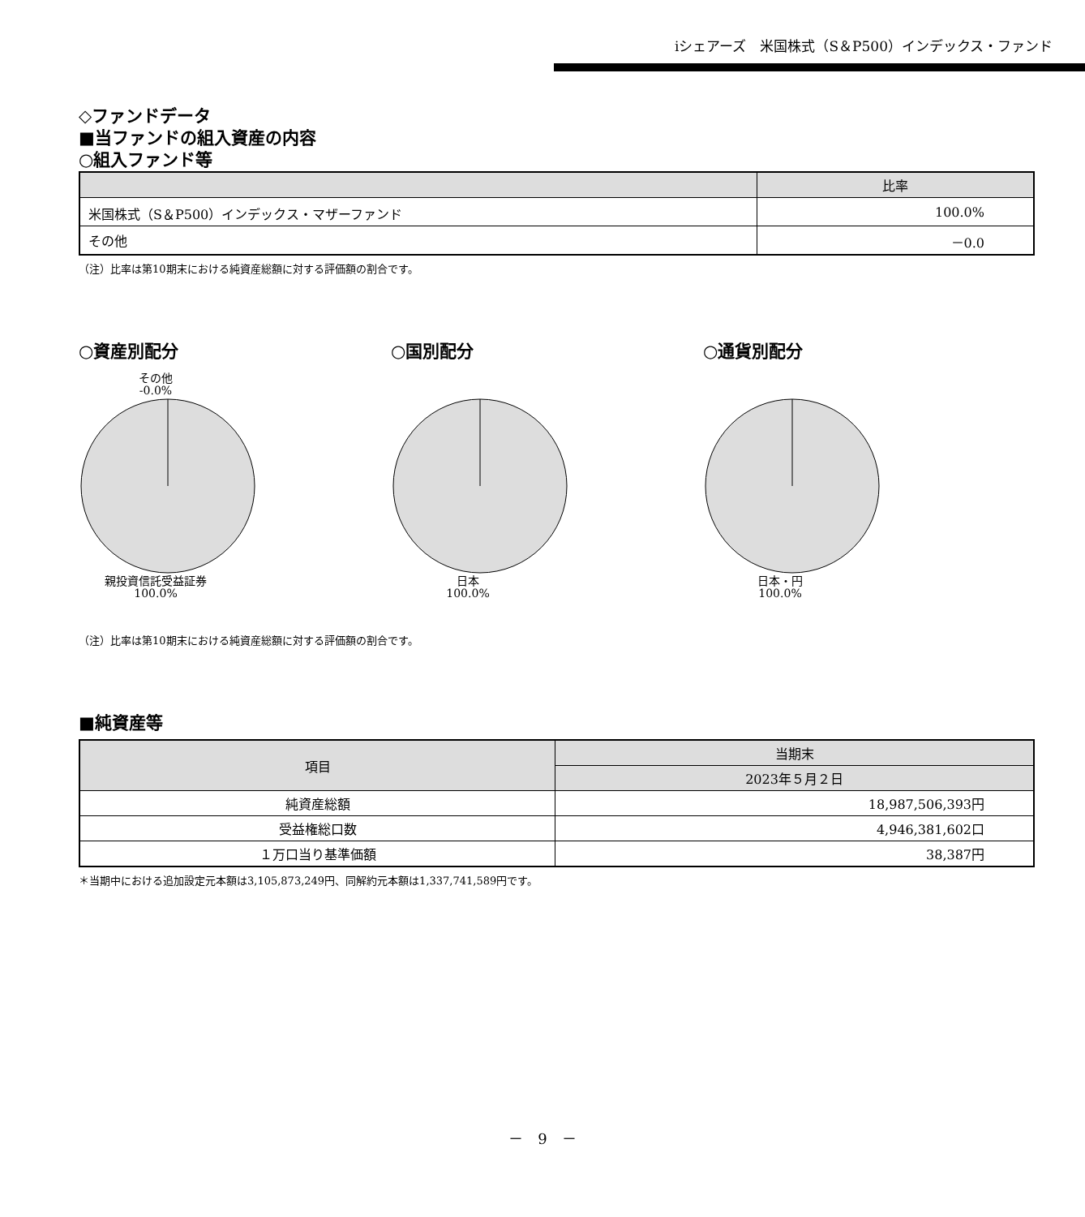iシェアーズ　米国株式（S＆P500）インデックス・ファンド
◇ファンドデータ
■当ファンドの組入資産の内容
○組入ファンド等
| | 比率 |
| --- | --- |
| 米国株式（S＆P500）インデックス・マザーファンド | 100.0% |
| その他 | －0.0 |
（注）比率は第10期末における純資産総額に対する評価額の割合です。
○資産別配分
その他
-0.0%親投資信託受益証券
100.0%
○国別配分
日本
100.0%
○通貨別配分
日本・円
100.0%
（注）比率は第10期末における純資産総額に対する評価額の割合です。
■純資産等
| 項目 | 当期末 |
| --- | --- |
| | 2023年５月２日 |
| 純資産総額 | 18,987,506,393円 |
| 受益権総口数 | 4,946,381,602口 |
| １万口当り基準価額 | 38,387円 |
＊当期中における追加設定元本額は3,105,873,249円、同解約元本額は1,337,741,589円です。
－　9　－